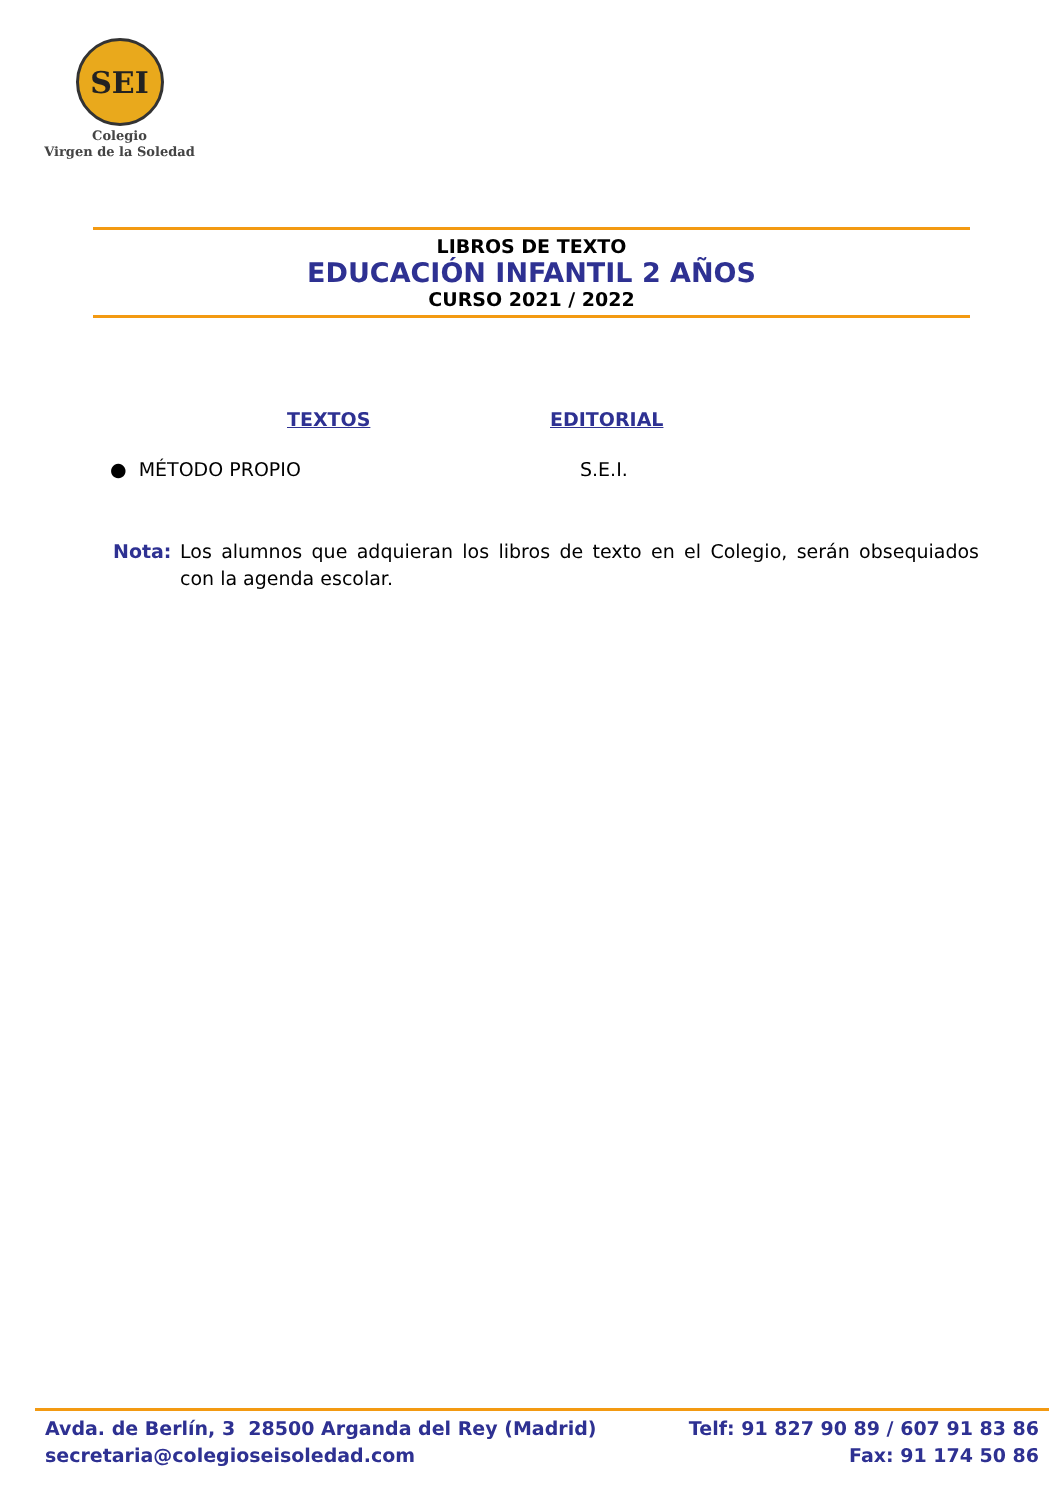SEI
Colegio
Virgen de la Soledad
LIBROS DE TEXTO
EDUCACIÓN INFANTIL 2 AÑOS
CURSO 2021 / 2022
TEXTOS EDITORIAL
● MÉTODO PROPIO S.E.I.
Nota: Los alumnos que adquieran los libros de texto en el Colegio, serán obsequiados con la agenda escolar.
Avda. de Berlín, 3 28500 Arganda del Rey (Madrid)
secretaria@colegioseisoledad.com
Telf: 91 827 90 89 / 607 91 83 86
Fax: 91 174 50 86